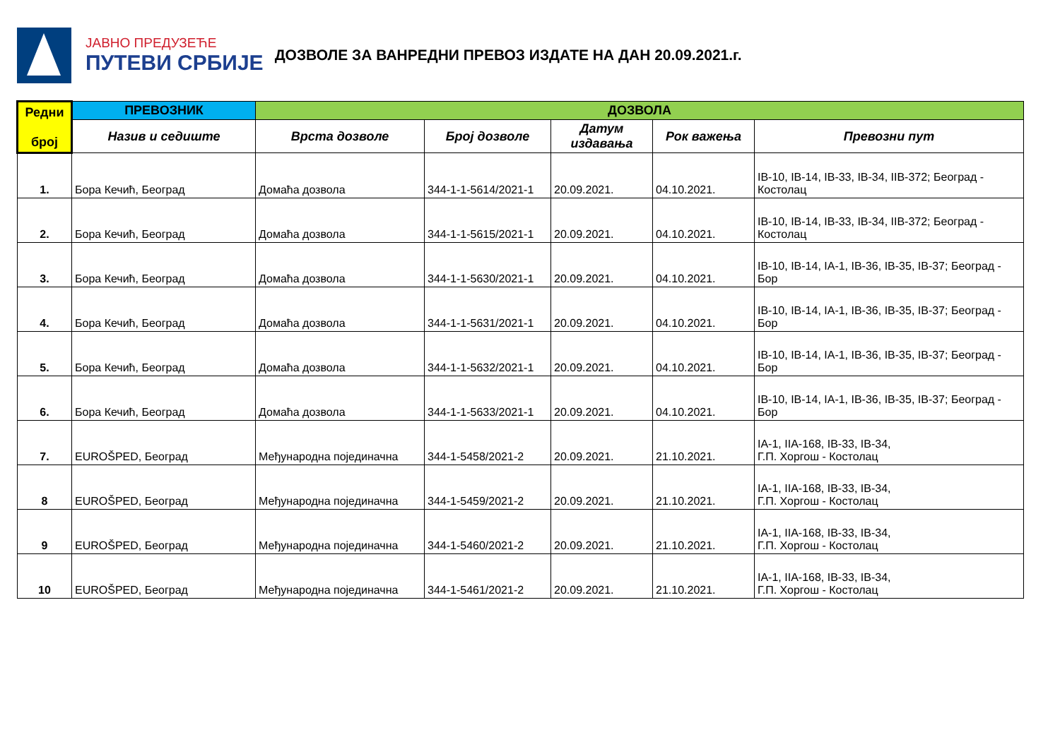ЈАВНО ПРЕДУЗЕЋЕ
ПУТЕВИ СРБИЈЕ
ДОЗВОЛЕ ЗА ВАНРЕДНИ ПРЕВОЗ ИЗДАТЕ НА ДАН 20.09.2021.г.
| Редни број | ПРЕВОЗНИК | ДОЗВОЛА | | | | |
| --- | --- | --- | --- | --- | --- | --- |
| | Назив и седиште | Врста дозволе | Број дозволе | Датум издавања | Рок важења | Превозни пут |
| 1. | Бора Кечић, Београд | Домаћа дозвола | 344-1-1-5614/2021-1 | 20.09.2021. | 04.10.2021. | IB-10, IB-14, IB-33, IB-34, IIB-372; Београд - Костолац |
| 2. | Бора Кечић, Београд | Домаћа дозвола | 344-1-1-5615/2021-1 | 20.09.2021. | 04.10.2021. | IB-10, IB-14, IB-33, IB-34, IIB-372; Београд - Костолац |
| 3. | Бора Кечић, Београд | Домаћа дозвола | 344-1-1-5630/2021-1 | 20.09.2021. | 04.10.2021. | IB-10, IB-14, IA-1, IB-36, IB-35, IB-37; Београд - Бор |
| 4. | Бора Кечић, Београд | Домаћа дозвола | 344-1-1-5631/2021-1 | 20.09.2021. | 04.10.2021. | IB-10, IB-14, IA-1, IB-36, IB-35, IB-37; Београд - Бор |
| 5. | Бора Кечић, Београд | Домаћа дозвола | 344-1-1-5632/2021-1 | 20.09.2021. | 04.10.2021. | IB-10, IB-14, IA-1, IB-36, IB-35, IB-37; Београд - Бор |
| 6. | Бора Кечић, Београд | Домаћа дозвола | 344-1-1-5633/2021-1 | 20.09.2021. | 04.10.2021. | IB-10, IB-14, IA-1, IB-36, IB-35, IB-37; Београд - Бор |
| 7. | EUROŠPED, Београд | Међународна појединачна | 344-1-5458/2021-2 | 20.09.2021. | 21.10.2021. | IA-1, IIA-168, IB-33, IB-34, Г.П. Хоргош - Костолац |
| 8 | EUROŠPED, Београд | Међународна појединачна | 344-1-5459/2021-2 | 20.09.2021. | 21.10.2021. | IA-1, IIA-168, IB-33, IB-34, Г.П. Хоргош - Костолац |
| 9 | EUROŠPED, Београд | Међународна појединачна | 344-1-5460/2021-2 | 20.09.2021. | 21.10.2021. | IA-1, IIA-168, IB-33, IB-34, Г.П. Хоргош - Костолац |
| 10 | EUROŠPED, Београд | Међународна појединачна | 344-1-5461/2021-2 | 20.09.2021. | 21.10.2021. | IA-1, IIA-168, IB-33, IB-34, Г.П. Хоргош - Костолац |